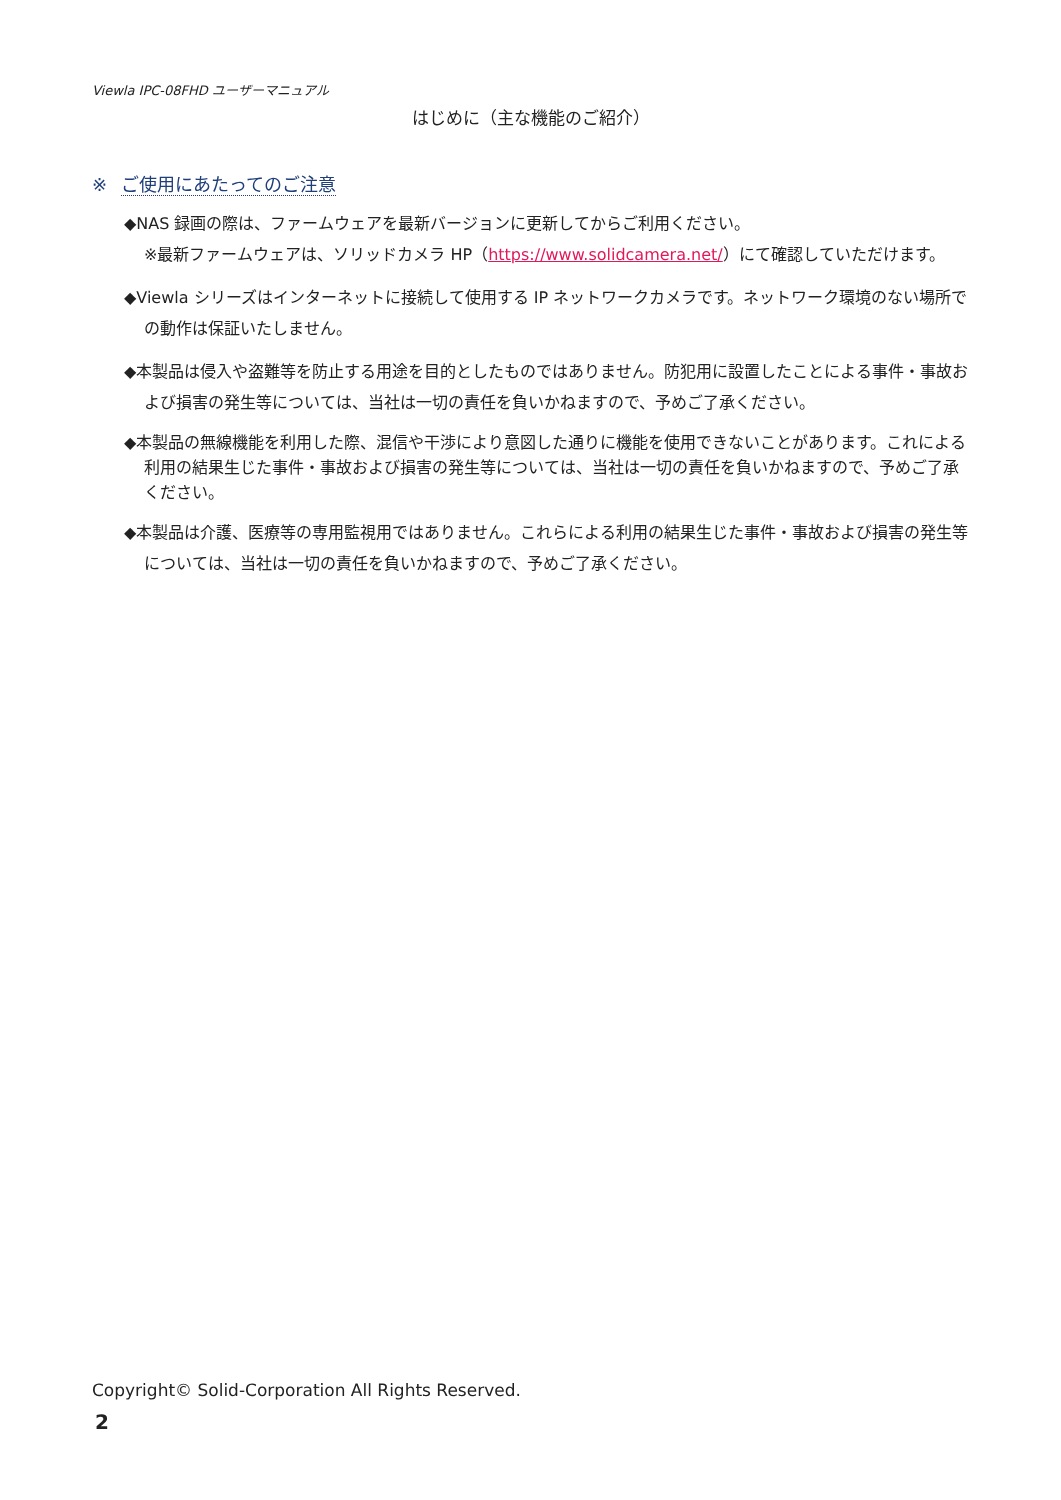Viewla IPC-08FHD ユーザーマニュアル
はじめに（主な機能のご紹介）
※ ご使用にあたってのご注意
◆NAS 録画の際は、ファームウェアを最新バージョンに更新してからご利用ください。
※最新ファームウェアは、ソリッドカメラ HP（https://www.solidcamera.net/）にて確認していただけます。
◆Viewla シリーズはインターネットに接続して使用する IP ネットワークカメラです。ネットワーク環境のない場所での動作は保証いたしません。
◆本製品は侵入や盗難等を防止する用途を目的としたものではありません。防犯用に設置したことによる事件・事故および損害の発生等については、当社は一切の責任を負いかねますので、予めご了承ください。
◆本製品の無線機能を利用した際、混信や干渉により意図した通りに機能を使用できないことがあります。これによる利用の結果生じた事件・事故および損害の発生等については、当社は一切の責任を負いかねますので、予めご了承ください。
◆本製品は介護、医療等の専用監視用ではありません。これらによる利用の結果生じた事件・事故および損害の発生等については、当社は一切の責任を負いかねますので、予めご了承ください。
Copyright© Solid-Corporation All Rights Reserved.
2